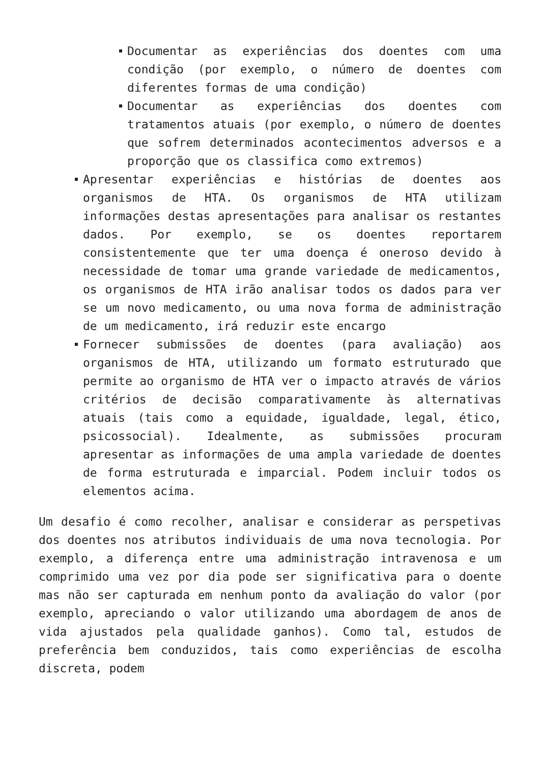Documentar as experiências dos doentes com uma condição (por exemplo, o número de doentes com diferentes formas de uma condição)
Documentar as experiências dos doentes com tratamentos atuais (por exemplo, o número de doentes que sofrem determinados acontecimentos adversos e a proporção que os classifica como extremos)
Apresentar experiências e histórias de doentes aos organismos de HTA. Os organismos de HTA utilizam informações destas apresentações para analisar os restantes dados. Por exemplo, se os doentes reportarem consistentemente que ter uma doença é oneroso devido à necessidade de tomar uma grande variedade de medicamentos, os organismos de HTA irão analisar todos os dados para ver se um novo medicamento, ou uma nova forma de administração de um medicamento, irá reduzir este encargo
Fornecer submissões de doentes (para avaliação) aos organismos de HTA, utilizando um formato estruturado que permite ao organismo de HTA ver o impacto através de vários critérios de decisão comparativamente às alternativas atuais (tais como a equidade, igualdade, legal, ético, psicossocial). Idealmente, as submissões procuram apresentar as informações de uma ampla variedade de doentes de forma estruturada e imparcial. Podem incluir todos os elementos acima.
Um desafio é como recolher, analisar e considerar as perspetivas dos doentes nos atributos individuais de uma nova tecnologia. Por exemplo, a diferença entre uma administração intravenosa e um comprimido uma vez por dia pode ser significativa para o doente mas não ser capturada em nenhum ponto da avaliação do valor (por exemplo, apreciando o valor utilizando uma abordagem de anos de vida ajustados pela qualidade ganhos). Como tal, estudos de preferência bem conduzidos, tais como experiências de escolha discreta, podem